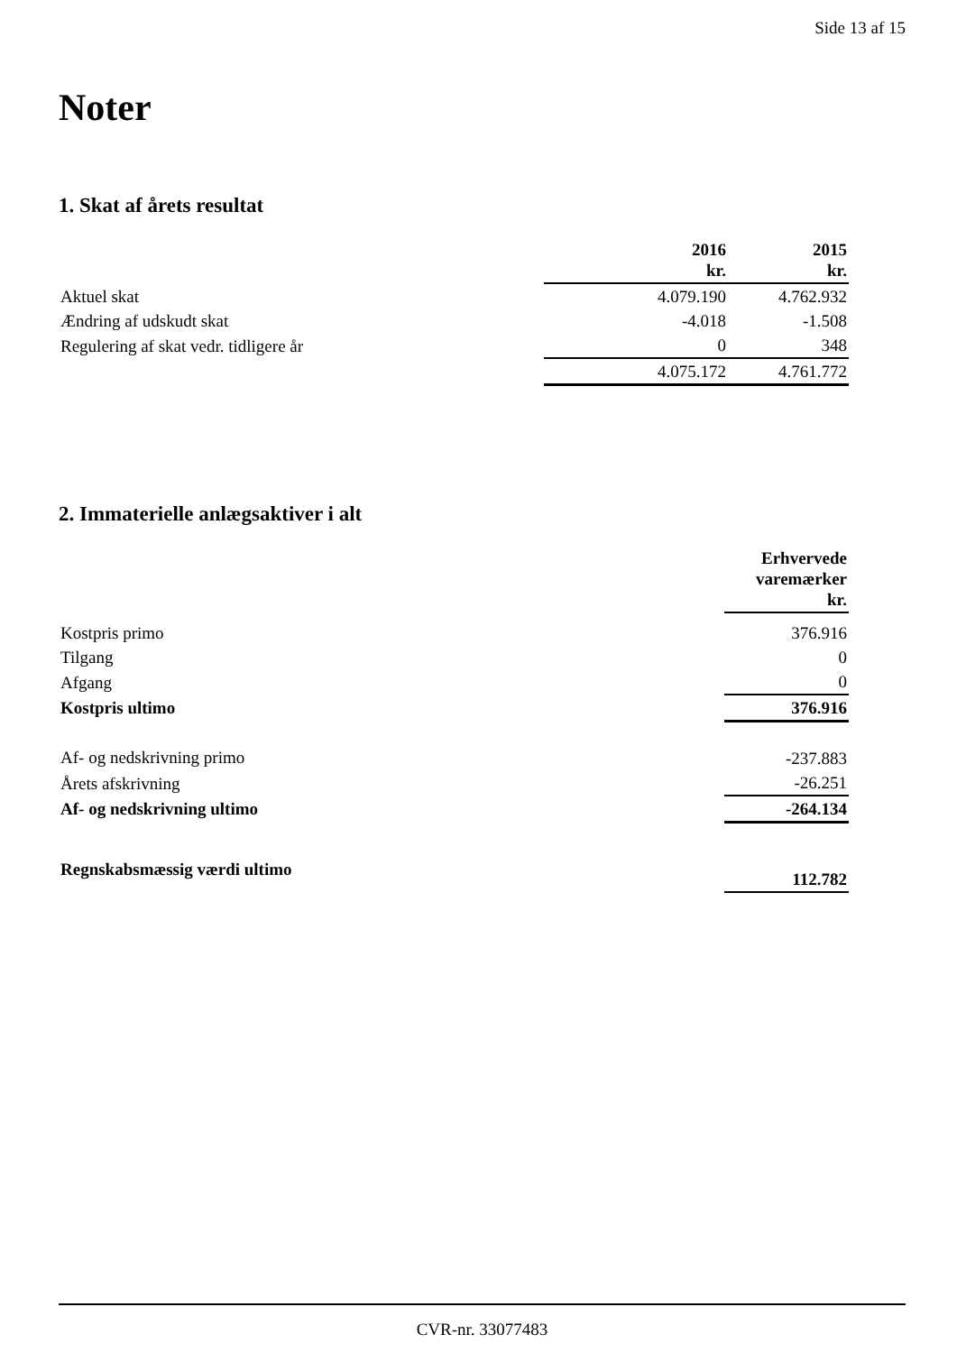Side 13 af 15
Noter
1. Skat af årets resultat
| | 2016 kr. | 2015 kr. |
| Aktuel skat | 4.079.190 | 4.762.932 |
| Ændring af udskudt skat | -4.018 | -1.508 |
| Regulering af skat vedr. tidligere år | 0 | 348 |
| | 4.075.172 | 4.761.772 |
2. Immaterielle anlægsaktiver i alt
| | Erhvervede varemærker kr. |
| Kostpris primo | 376.916 |
| Tilgang | 0 |
| Afgang | 0 |
| Kostpris ultimo | 376.916 |
| Af- og nedskrivning primo | -237.883 |
| Årets afskrivning | -26.251 |
| Af- og nedskrivning ultimo | -264.134 |
| Regnskabsmæssig værdi ultimo | 112.782 |
CVR-nr. 33077483